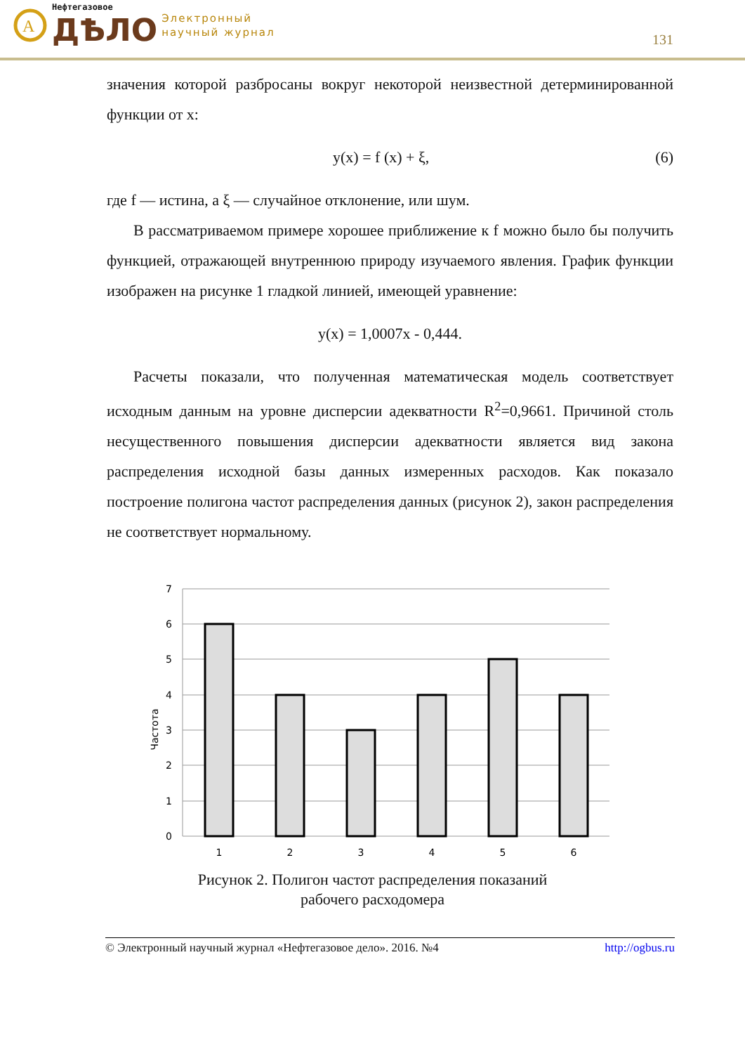A
Нефтегазовое
ДѢЛО
Электронный
научный журнал
131
значения которой разбросаны вокруг некоторой неизвестной детерминированной функции от х:
y(x) = f (x) + ξ, (6)
где f — истина, а ξ — случайное отклонение, или шум.
В рассматриваемом примере хорошее приближение к f можно было бы получить функцией, отражающей внутреннюю природу изучаемого явления. График функции изображен на рисунке 1 гладкой линией, имеющей уравнение:
y(x) = 1,0007x - 0,444.
Расчеты показали, что полученная математическая модель соответствует исходным данным на уровне дисперсии адекватности R<sup>2</sup>=0,9661. Причиной столь несущественного повышения дисперсии адекватности является вид закона распределения исходной базы данных измеренных расходов. Как показало построение полигона частот распределения данных (рисунок 2), закон распределения не соответствует нормальному.
7
6
5
4
3
2
1
0
Частота
1
2
3
4
5
6
Рисунок 2. Полигон частот распределения показаний
рабочего расходомера
© Электронный научный журнал «Нефтегазовое дело». 2016. №4 http://ogbus.ru